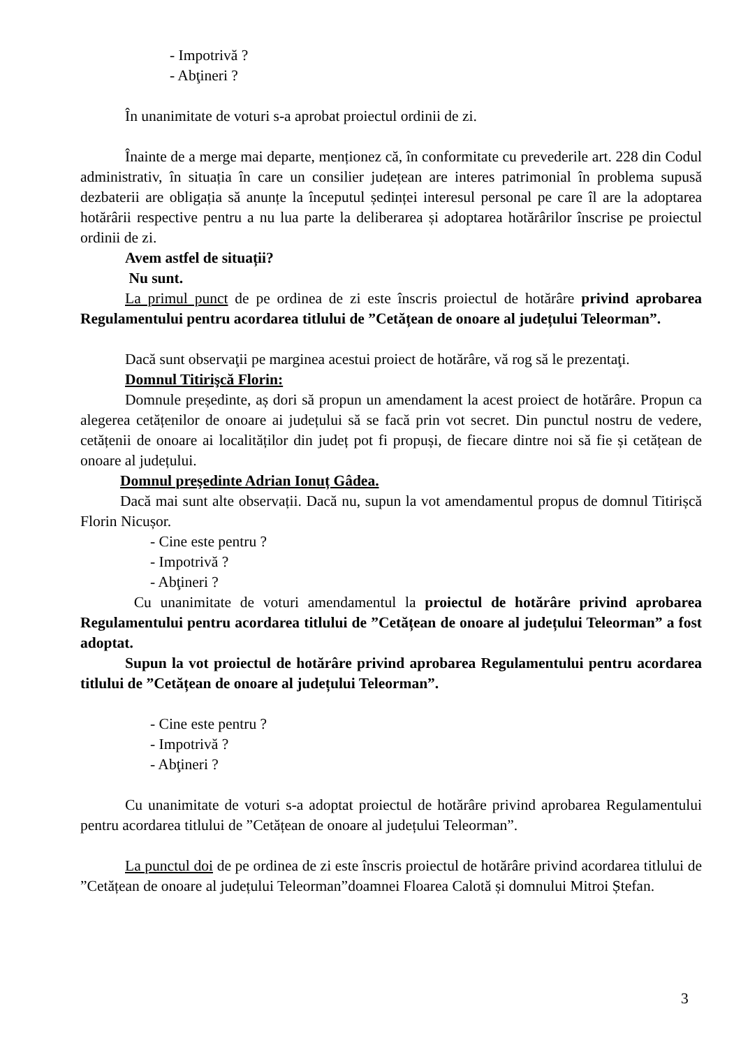- Impotrivă ?
- Abţineri ?
În unanimitate de voturi s-a aprobat proiectul ordinii de zi.
Înainte de a merge mai departe, menționez că, în conformitate cu prevederile art. 228 din Codul administrativ, în situația în care un consilier județean are interes patrimonial în problema supusă dezbaterii are obligația să anunțe la începutul ședinței interesul personal pe care îl are la adoptarea hotărârii respective pentru a nu lua parte la deliberarea și adoptarea hotărârilor înscrise pe proiectul ordinii de zi.
Avem astfel de situații?
Nu sunt.
La primul punct de pe ordinea de zi este înscris proiectul de hotărâre privind aprobarea Regulamentului pentru acordarea titlului de ”Cetățean de onoare al județului Teleorman”.
Dacă sunt observaţii pe marginea acestui proiect de hotărâre, vă rog să le prezentaţi.
Domnul Titirişcă Florin:
Domnule președinte, aș dori să propun un amendament la acest proiect de hotărâre. Propun ca alegerea cetățenilor de onoare ai județului să se facă prin vot secret. Din punctul nostru de vedere, cetățenii de onoare ai localităților din județ pot fi propuși, de fiecare dintre noi să fie și cetățean de onoare al județului.
Domnul preşedinte Adrian Ionuț Gâdea.
Dacă mai sunt alte observații. Dacă nu, supun la vot amendamentul propus de domnul Titirișcă Florin Nicușor.
- Cine este pentru ?
- Impotrivă ?
- Abţineri ?
Cu unanimitate de voturi amendamentul la proiectul de hotărâre privind aprobarea Regulamentului pentru acordarea titlului de ”Cetățean de onoare al județului Teleorman” a fost adoptat.
Supun la vot proiectul de hotărâre privind aprobarea Regulamentului pentru acordarea titlului de ”Cetățean de onoare al județului Teleorman”.
- Cine este pentru ?
- Impotrivă ?
- Abţineri ?
Cu unanimitate de voturi s-a adoptat proiectul de hotărâre privind aprobarea Regulamentului pentru acordarea titlului de ”Cetățean de onoare al județului Teleorman”.
La punctul doi de pe ordinea de zi este înscris proiectul de hotărâre privind acordarea titlului de ”Cetățean de onoare al județului Teleorman”doamnei Floarea Calotă și domnului Mitroi Ștefan.
3